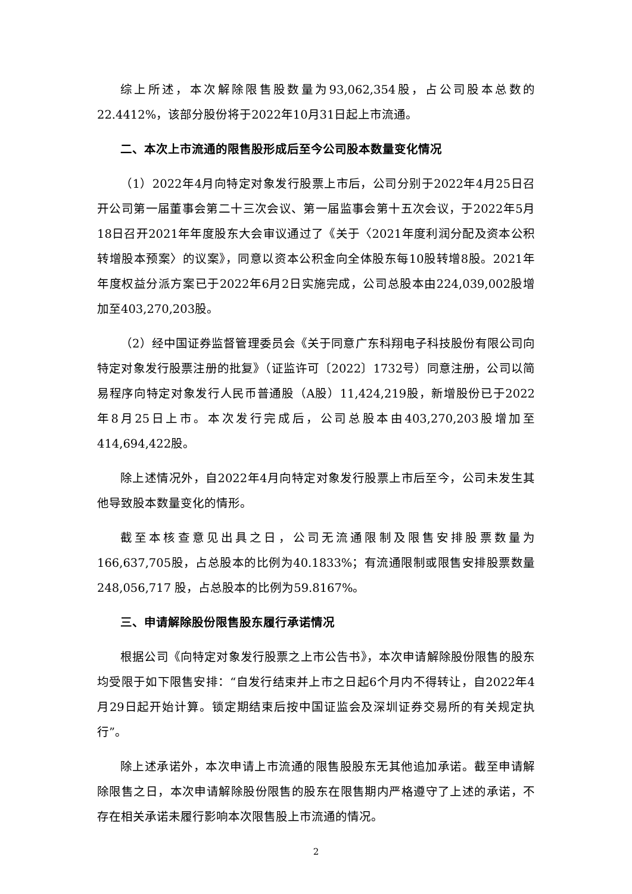综上所述，本次解除限售股数量为93,062,354股，占公司股本总数的22.4412%，该部分股份将于2022年10月31日起上市流通。
二、本次上市流通的限售股形成后至今公司股本数量变化情况
（1）2022年4月向特定对象发行股票上市后，公司分别于2022年4月25日召开公司第一届董事会第二十三次会议、第一届监事会第十五次会议，于2022年5月18日召开2021年年度股东大会审议通过了《关于〈2021年度利润分配及资本公积转增股本预案〉的议案》，同意以资本公积金向全体股东每10股转增8股。2021年年度权益分派方案已于2022年6月2日实施完成，公司总股本由224,039,002股增加至403,270,203股。
（2）经中国证券监督管理委员会《关于同意广东科翔电子科技股份有限公司向特定对象发行股票注册的批复》（证监许可〔2022〕1732号）同意注册，公司以简易程序向特定对象发行人民币普通股（A股）11,424,219股，新增股份已于2022年8月25日上市。本次发行完成后，公司总股本由403,270,203股增加至414,694,422股。
除上述情况外，自2022年4月向特定对象发行股票上市后至今，公司未发生其他导致股本数量变化的情形。
截至本核查意见出具之日，公司无流通限制及限售安排股票数量为166,637,705股，占总股本的比例为40.1833%；有流通限制或限售安排股票数量248,056,717 股，占总股本的比例为59.8167%。
三、申请解除股份限售股东履行承诺情况
根据公司《向特定对象发行股票之上市公告书》，本次申请解除股份限售的股东均受限于如下限售安排：“自发行结束并上市之日起6个月内不得转让，自2022年4月29日起开始计算。锁定期结束后按中国证监会及深圳证券交易所的有关规定执行”。
除上述承诺外，本次申请上市流通的限售股股东无其他追加承诺。截至申请解除限售之日，本次申请解除股份限售的股东在限售期内严格遵守了上述的承诺，不存在相关承诺未履行影响本次限售股上市流通的情况。
2